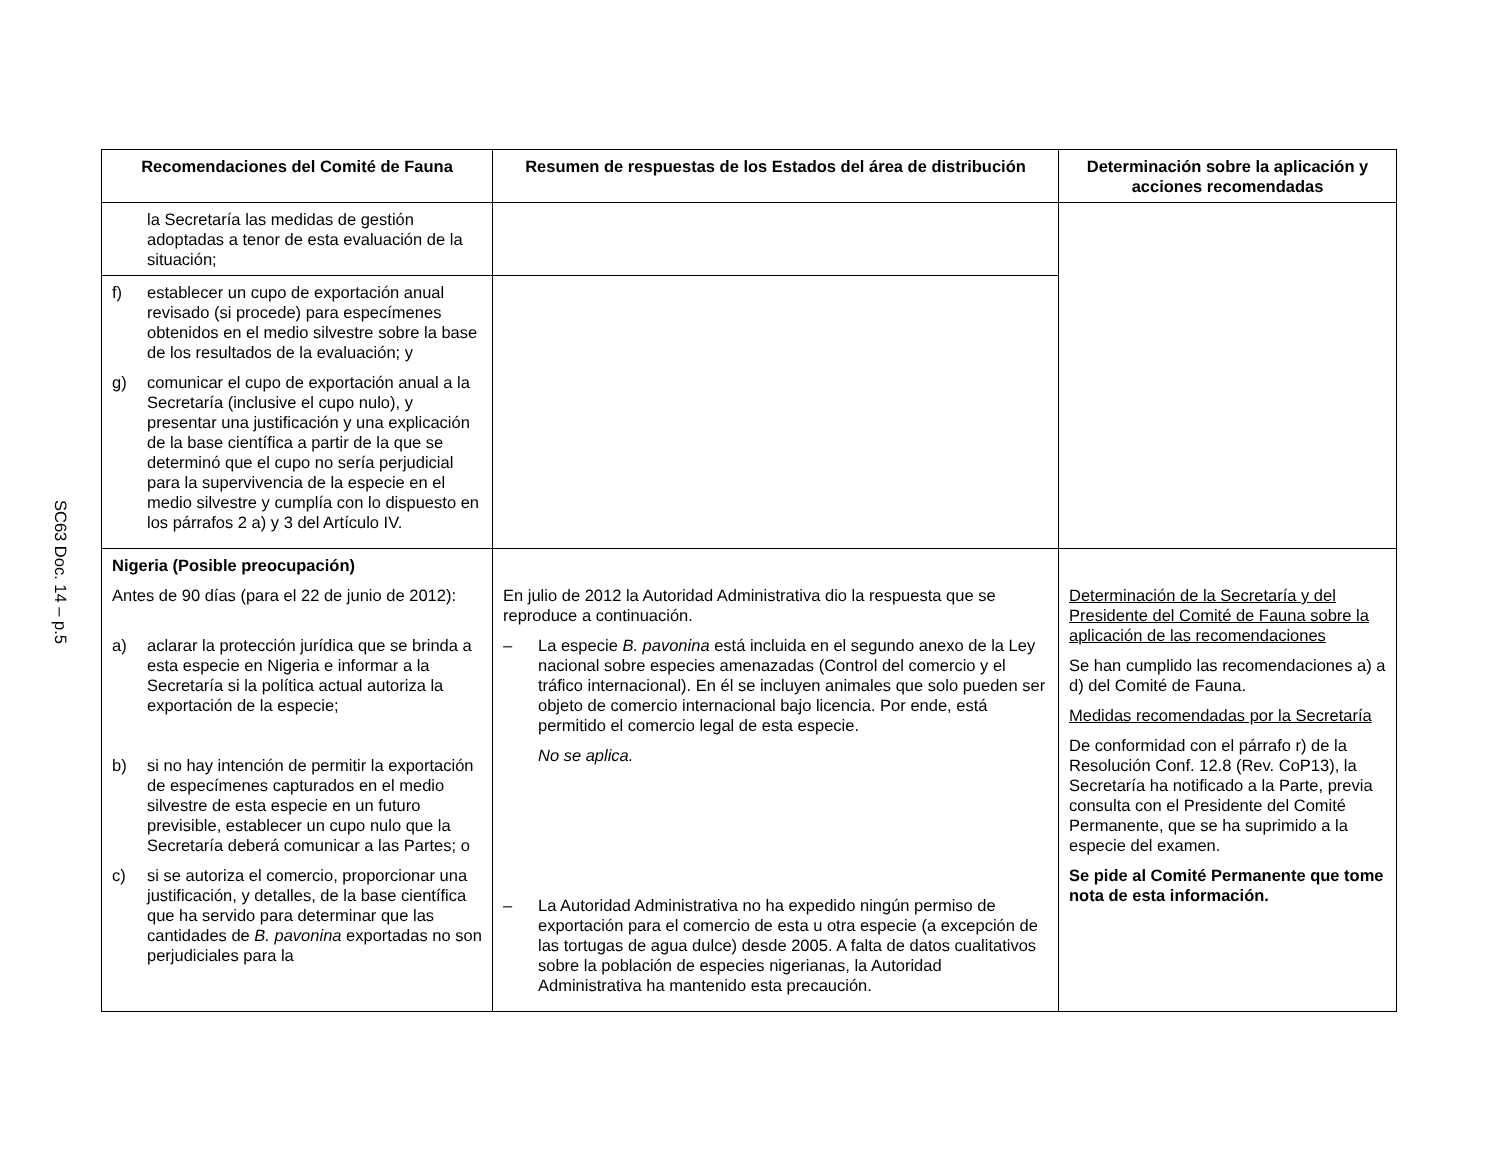SC63 Doc. 14 – p.5
| Recomendaciones del Comité de Fauna | Resumen de respuestas de los Estados del área de distribución | Determinación sobre la aplicación y acciones recomendadas |
| --- | --- | --- |
| la Secretaría las medidas de gestión adoptadas a tenor de esta evaluación de la situación; | | |
| f) establecer un cupo de exportación anual revisado (si procede) para especímenes obtenidos en el medio silvestre sobre la base de los resultados de la evaluación; y g) comunicar el cupo de exportación anual a la Secretaría (inclusive el cupo nulo), y presentar una justificación y una explicación de la base científica a partir de la que se determinó que el cupo no sería perjudicial para la supervivencia de la especie en el medio silvestre y cumplía con lo dispuesto en los párrafos 2 a) y 3 del Artículo IV. | | |
| Nigeria (Posible preocupación) Antes de 90 días (para el 22 de junio de 2012): a) aclarar la protección jurídica que se brinda a esta especie en Nigeria e informar a la Secretaría si la política actual autoriza la exportación de la especie; b) si no hay intención de permitir la exportación de especímenes capturados en el medio silvestre de esta especie en un futuro previsible, establecer un cupo nulo que la Secretaría deberá comunicar a las Partes; o c) si se autoriza el comercio, proporcionar una justificación, y detalles, de la base científica que ha servido para determinar que las cantidades de B. pavonina exportadas no son perjudiciales para la | En julio de 2012 la Autoridad Administrativa dio la respuesta que se reproduce a continuación. – La especie B. pavonina está incluida en el segundo anexo de la Ley nacional sobre especies amenazadas (Control del comercio y el tráfico internacional). En él se incluyen animales que solo pueden ser objeto de comercio internacional bajo licencia. Por ende, está permitido el comercio legal de esta especie. No se aplica. – La Autoridad Administrativa no ha expedido ningún permiso de exportación para el comercio de esta u otra especie (a excepción de las tortugas de agua dulce) desde 2005. A falta de datos cualitativos sobre la población de especies nigerianas, la Autoridad Administrativa ha mantenido esta precaución. | Determinación de la Secretaría y del Presidente del Comité de Fauna sobre la aplicación de las recomendaciones Se han cumplido las recomendaciones a) a d) del Comité de Fauna. Medidas recomendadas por la Secretaría De conformidad con el párrafo r) de la Resolución Conf. 12.8 (Rev. CoP13), la Secretaría ha notificado a la Parte, previa consulta con el Presidente del Comité Permanente, que se ha suprimido a la especie del examen. Se pide al Comité Permanente que tome nota de esta información. |